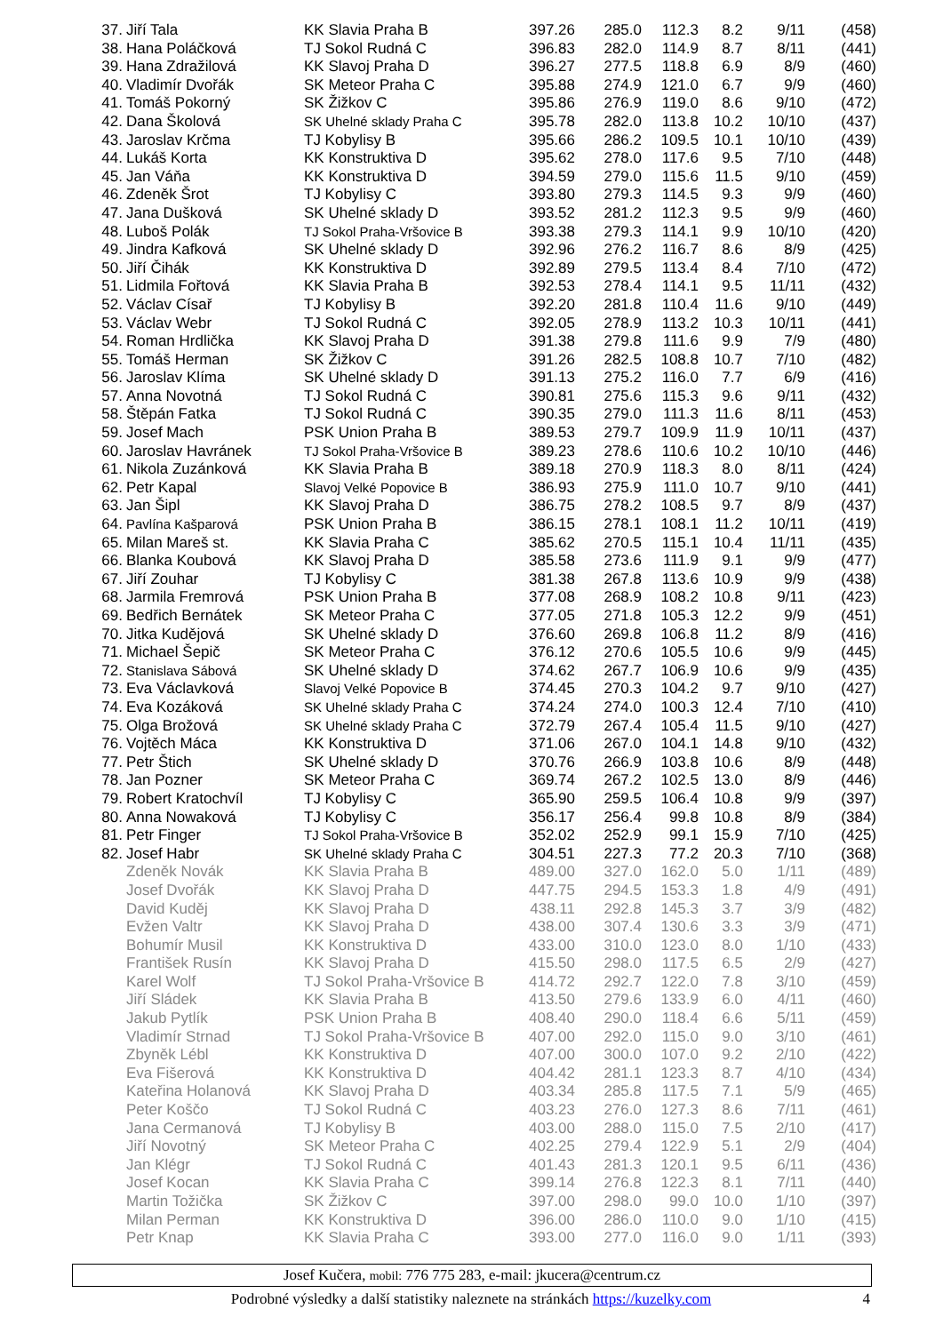| 37. | Jiří Tala | KK Slavia Praha B | 397.26 | 285.0 | 112.3 | 8.2 | 9/11 | (458) |
| 38. | Hana Poláčková | TJ Sokol Rudná C | 396.83 | 282.0 | 114.9 | 8.7 | 8/11 | (441) |
| 39. | Hana Zdražilová | KK Slavoj Praha D | 396.27 | 277.5 | 118.8 | 6.9 | 8/9 | (460) |
| 40. | Vladimír Dvořák | SK Meteor Praha C | 395.88 | 274.9 | 121.0 | 6.7 | 9/9 | (460) |
| 41. | Tomáš Pokorný | SK Žižkov C | 395.86 | 276.9 | 119.0 | 8.6 | 9/10 | (472) |
| 42. | Dana Školová | SK Uhelné sklady Praha C | 395.78 | 282.0 | 113.8 | 10.2 | 10/10 | (437) |
| 43. | Jaroslav Krčma | TJ Kobylisy B | 395.66 | 286.2 | 109.5 | 10.1 | 10/10 | (439) |
| 44. | Lukáš Korta | KK Konstruktiva D | 395.62 | 278.0 | 117.6 | 9.5 | 7/10 | (448) |
| 45. | Jan Váňa | KK Konstruktiva D | 394.59 | 279.0 | 115.6 | 11.5 | 9/10 | (459) |
| 46. | Zdeněk Šrot | TJ Kobylisy C | 393.80 | 279.3 | 114.5 | 9.3 | 9/9 | (460) |
| 47. | Jana Dušková | SK Uhelné sklady D | 393.52 | 281.2 | 112.3 | 9.5 | 9/9 | (460) |
| 48. | Luboš Polák | TJ Sokol Praha-Vršovice B | 393.38 | 279.3 | 114.1 | 9.9 | 10/10 | (420) |
| 49. | Jindra Kafková | SK Uhelné sklady D | 392.96 | 276.2 | 116.7 | 8.6 | 8/9 | (425) |
| 50. | Jiří Čihák | KK Konstruktiva D | 392.89 | 279.5 | 113.4 | 8.4 | 7/10 | (472) |
| 51. | Lidmila Fořtová | KK Slavia Praha B | 392.53 | 278.4 | 114.1 | 9.5 | 11/11 | (432) |
| 52. | Václav Císař | TJ Kobylisy B | 392.20 | 281.8 | 110.4 | 11.6 | 9/10 | (449) |
| 53. | Václav Webr | TJ Sokol Rudná C | 392.05 | 278.9 | 113.2 | 10.3 | 10/11 | (441) |
| 54. | Roman Hrdlička | KK Slavoj Praha D | 391.38 | 279.8 | 111.6 | 9.9 | 7/9 | (480) |
| 55. | Tomáš Herman | SK Žižkov C | 391.26 | 282.5 | 108.8 | 10.7 | 7/10 | (482) |
| 56. | Jaroslav Klíma | SK Uhelné sklady D | 391.13 | 275.2 | 116.0 | 7.7 | 6/9 | (416) |
| 57. | Anna Novotná | TJ Sokol Rudná C | 390.81 | 275.6 | 115.3 | 9.6 | 9/11 | (432) |
| 58. | Štěpán Fatka | TJ Sokol Rudná C | 390.35 | 279.0 | 111.3 | 11.6 | 8/11 | (453) |
| 59. | Josef Mach | PSK Union Praha B | 389.53 | 279.7 | 109.9 | 11.9 | 10/11 | (437) |
| 60. | Jaroslav Havránek | TJ Sokol Praha-Vršovice B | 389.23 | 278.6 | 110.6 | 10.2 | 10/10 | (446) |
| 61. | Nikola Zuzánková | KK Slavia Praha B | 389.18 | 270.9 | 118.3 | 8.0 | 8/11 | (424) |
| 62. | Petr Kapal | Slavoj Velké Popovice B | 386.93 | 275.9 | 111.0 | 10.7 | 9/10 | (441) |
| 63. | Jan Šipl | KK Slavoj Praha D | 386.75 | 278.2 | 108.5 | 9.7 | 8/9 | (437) |
| 64. | Pavlína Kašparová | PSK Union Praha B | 386.15 | 278.1 | 108.1 | 11.2 | 10/11 | (419) |
| 65. | Milan Mareš st. | KK Slavia Praha C | 385.62 | 270.5 | 115.1 | 10.4 | 11/11 | (435) |
| 66. | Blanka Koubová | KK Slavoj Praha D | 385.58 | 273.6 | 111.9 | 9.1 | 9/9 | (477) |
| 67. | Jiří Zouhar | TJ Kobylisy C | 381.38 | 267.8 | 113.6 | 10.9 | 9/9 | (438) |
| 68. | Jarmila Fremrová | PSK Union Praha B | 377.08 | 268.9 | 108.2 | 10.8 | 9/11 | (423) |
| 69. | Bedřich Bernátek | SK Meteor Praha C | 377.05 | 271.8 | 105.3 | 12.2 | 9/9 | (451) |
| 70. | Jitka Kudějová | SK Uhelné sklady D | 376.60 | 269.8 | 106.8 | 11.2 | 8/9 | (416) |
| 71. | Michael Šepič | SK Meteor Praha C | 376.12 | 270.6 | 105.5 | 10.6 | 9/9 | (445) |
| 72. | Stanislava Sábová | SK Uhelné sklady D | 374.62 | 267.7 | 106.9 | 10.6 | 9/9 | (435) |
| 73. | Eva Václavková | Slavoj Velké Popovice B | 374.45 | 270.3 | 104.2 | 9.7 | 9/10 | (427) |
| 74. | Eva Kozáková | SK Uhelné sklady Praha C | 374.24 | 274.0 | 100.3 | 12.4 | 7/10 | (410) |
| 75. | Olga Brožová | SK Uhelné sklady Praha C | 372.79 | 267.4 | 105.4 | 11.5 | 9/10 | (427) |
| 76. | Vojtěch Máca | KK Konstruktiva D | 371.06 | 267.0 | 104.1 | 14.8 | 9/10 | (432) |
| 77. | Petr Štich | SK Uhelné sklady D | 370.76 | 266.9 | 103.8 | 10.6 | 8/9 | (448) |
| 78. | Jan Pozner | SK Meteor Praha C | 369.74 | 267.2 | 102.5 | 13.0 | 8/9 | (446) |
| 79. | Robert Kratochvíl | TJ Kobylisy C | 365.90 | 259.5 | 106.4 | 10.8 | 9/9 | (397) |
| 80. | Anna Nowaková | TJ Kobylisy C | 356.17 | 256.4 | 99.8 | 10.8 | 8/9 | (384) |
| 81. | Petr Finger | TJ Sokol Praha-Vršovice B | 352.02 | 252.9 | 99.1 | 15.9 | 7/10 | (425) |
| 82. | Josef Habr | SK Uhelné sklady Praha C | 304.51 | 227.3 | 77.2 | 20.3 | 7/10 | (368) |
| | Zdeněk Novák | KK Slavia Praha B | 489.00 | 327.0 | 162.0 | 5.0 | 1/11 | (489) |
| | Josef Dvořák | KK Slavoj Praha D | 447.75 | 294.5 | 153.3 | 1.8 | 4/9 | (491) |
| | David Kuděj | KK Slavoj Praha D | 438.11 | 292.8 | 145.3 | 3.7 | 3/9 | (482) |
| | Evžen Valtr | KK Slavoj Praha D | 438.00 | 307.4 | 130.6 | 3.3 | 3/9 | (471) |
| | Bohumír Musil | KK Konstruktiva D | 433.00 | 310.0 | 123.0 | 8.0 | 1/10 | (433) |
| | František Rusín | KK Slavoj Praha D | 415.50 | 298.0 | 117.5 | 6.5 | 2/9 | (427) |
| | Karel Wolf | TJ Sokol Praha-Vršovice B | 414.72 | 292.7 | 122.0 | 7.8 | 3/10 | (459) |
| | Jiří Sládek | KK Slavia Praha B | 413.50 | 279.6 | 133.9 | 6.0 | 4/11 | (460) |
| | Jakub Pytlík | PSK Union Praha B | 408.40 | 290.0 | 118.4 | 6.6 | 5/11 | (459) |
| | Vladimír Strnad | TJ Sokol Praha-Vršovice B | 407.00 | 292.0 | 115.0 | 9.0 | 3/10 | (461) |
| | Zbyněk Lébl | KK Konstruktiva D | 407.00 | 300.0 | 107.0 | 9.2 | 2/10 | (422) |
| | Eva Fišerová | KK Konstruktiva D | 404.42 | 281.1 | 123.3 | 8.7 | 4/10 | (434) |
| | Kateřina Holanová | KK Slavoj Praha D | 403.34 | 285.8 | 117.5 | 7.1 | 5/9 | (465) |
| | Peter Koščo | TJ Sokol Rudná C | 403.23 | 276.0 | 127.3 | 8.6 | 7/11 | (461) |
| | Jana Cermanová | TJ Kobylisy B | 403.00 | 288.0 | 115.0 | 7.5 | 2/10 | (417) |
| | Jiří Novotný | SK Meteor Praha C | 402.25 | 279.4 | 122.9 | 5.1 | 2/9 | (404) |
| | Jan Klégr | TJ Sokol Rudná C | 401.43 | 281.3 | 120.1 | 9.5 | 6/11 | (436) |
| | Josef Kocan | KK Slavia Praha C | 399.14 | 276.8 | 122.3 | 8.1 | 7/11 | (440) |
| | Martin Tožička | SK Žižkov C | 397.00 | 298.0 | 99.0 | 10.0 | 1/10 | (397) |
| | Milan Perman | KK Konstruktiva D | 396.00 | 286.0 | 110.0 | 9.0 | 1/10 | (415) |
| | Petr Knap | KK Slavia Praha C | 393.00 | 277.0 | 116.0 | 9.0 | 1/11 | (393) |
Josef Kučera, mobil: 776 775 283, e-mail: jkucera@centrum.cz
Podrobné výsledky a další statistiky naleznete na stránkách https://kuzelky.com 4